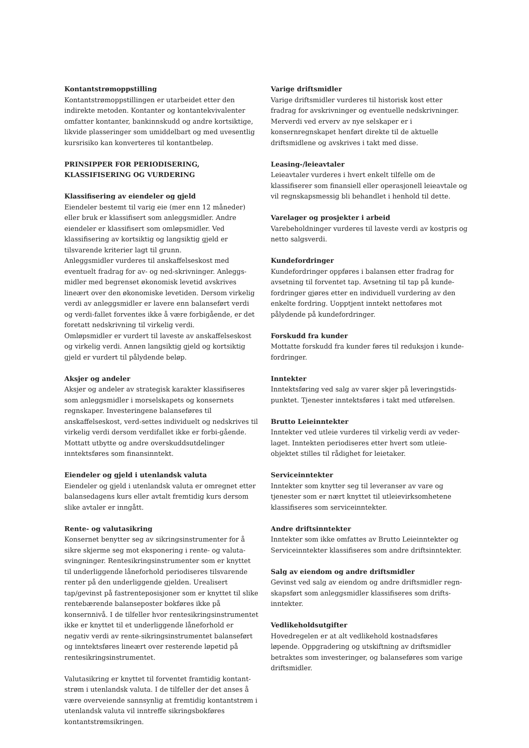Kontantstrømoppstilling
Kontantstrømoppstillingen er utarbeidet etter den indirekte metoden. Kontanter og kontantekvivalenter omfatter kontanter, bankinnskudd og andre kortsiktige, likvide plasseringer som umiddelbart og med uvesentlig kursrisiko kan konverteres til kontantbeløp.
PRINSIPPER FOR PERIODISERING, KLASSIFISERING OG VURDERING
Klassifisering av eiendeler og gjeld
Eiendeler bestemt til varig eie (mer enn 12 måneder) eller bruk er klassifisert som anleggsmidler. Andre eiendeler er klassifisert som omløpsmidler. Ved klassifisering av kortsiktig og langsiktig gjeld er tilsvarende kriterier lagt til grunn.
Anleggsmidler vurderes til anskaffelseskost med eventuelt fradrag for av- og ned-skrivninger. Anleggs-midler med begrenset økonomisk levetid avskrives lineært over den økonomiske levetiden. Dersom virkelig verdi av anleggsmidler er lavere enn balanseført verdi og verdi-fallet forventes ikke å være forbigående, er det foretatt nedskrivning til virkelig verdi.
Omløpsmidler er vurdert til laveste av anskaffelseskost og virkelig verdi. Annen langsiktig gjeld og kortsiktig gjeld er vurdert til pålydende beløp.
Aksjer og andeler
Aksjer og andeler av strategisk karakter klassifiseres som anleggsmidler i morselskapets og konsernets regnskaper. Investeringene balanseføres til anskaffelseskost, verd-settes individuelt og nedskrives til virkelig verdi dersom verdifallet ikke er forbi-gående. Mottatt utbytte og andre overskuddsutdelinger inntektsføres som finansinntekt.
Eiendeler og gjeld i utenlandsk valuta
Eiendeler og gjeld i utenlandsk valuta er omregnet etter balansedagens kurs eller avtalt fremtidig kurs dersom slike avtaler er inngått.
Rente- og valutasikring
Konsernet benytter seg av sikringsinstrumenter for å sikre skjerme seg mot eksponering i rente- og valuta-svingninger. Rentesikringsinstrumenter som er knyttet til underliggende låneforhold periodiseres tilsvarende renter på den underliggende gjelden. Urealisert tap/gevinst på fastrenteposisjoner som er knyttet til slike rentebærende balanseposter bokføres ikke på konsernnivå. I de tilfeller hvor rentesikringsinstrumentet ikke er knyttet til et underliggende låneforhold er negativ verdi av rente-sikringsinstrumentet balanseført og inntektsføres lineært over resterende løpetid på rentesikringsinstrumentet.
Valutasikring er knyttet til forventet framtidig kontant-strøm i utenlandsk valuta. I de tilfeller der det anses å være overveiende sannsynlig at fremtidig kontantstrøm i utenlandsk valuta vil inntreffe sikringsbokføres kontantstrømsikringen.
Varige driftsmidler
Varige driftsmidler vurderes til historisk kost etter fradrag for avskrivninger og eventuelle nedskrivninger. Merverdi ved erverv av nye selskaper er i konsernregnskapet henført direkte til de aktuelle driftsmidlene og avskrives i takt med disse.
Leasing-/leieavtaler
Leieavtaler vurderes i hvert enkelt tilfelle om de klassifiserer som finansiell eller operasjonell leieavtale og vil regnskapsmessig bli behandlet i henhold til dette.
Varelager og prosjekter i arbeid
Varebeholdninger vurderes til laveste verdi av kostpris og netto salgsverdi.
Kundefordringer
Kundefordringer oppføres i balansen etter fradrag for avsetning til forventet tap. Avsetning til tap på kunde-fordringer gjøres etter en individuell vurdering av den enkelte fordring. Uopptjent inntekt nettoføres mot pålydende på kundefordringer.
Forskudd fra kunder
Mottatte forskudd fra kunder føres til reduksjon i kunde-fordringer.
Inntekter
Inntektsføring ved salg av varer skjer på leveringstids-punktet. Tjenester inntektsføres i takt med utførelsen.
Brutto Leieinntekter
Inntekter ved utleie vurderes til virkelig verdi av veder-laget. Inntekten periodiseres etter hvert som utleie-objektet stilles til rådighet for leietaker.
Serviceinntekter
Inntekter som knytter seg til leveranser av vare og tjenester som er nært knyttet til utleievirksomhetene klassifiseres som serviceinntekter.
Andre driftsinntekter
Inntekter som ikke omfattes av Brutto Leieinntekter og Serviceinntekter klassifiseres som andre driftsinntekter.
Salg av eiendom og andre driftsmidler
Gevinst ved salg av eiendom og andre driftsmidler regn-skapsført som anleggsmidler klassifiseres som drifts-inntekter.
Vedlikeholdsutgifter
Hovedregelen er at alt vedlikehold kostnadsføres løpende. Oppgradering og utskiftning av driftsmidler betraktes som investeringer, og balanseføres som varige driftsmidler.